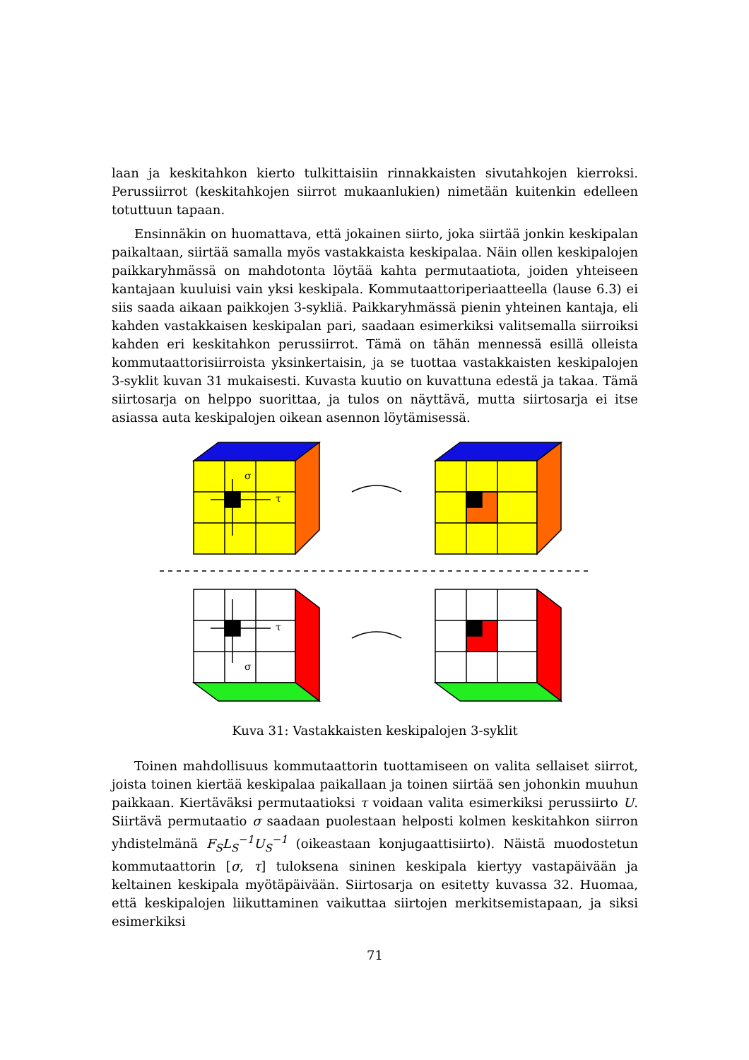laan ja keskitahkon kierto tulkittaisiin rinnakkaisten sivutahkojen kierroksi. Perussiirrot (keskitahkojen siirrot mukaanlukien) nimetään kuitenkin edelleen totuttuun tapaan.
Ensinnäkin on huomattava, että jokainen siirto, joka siirtää jonkin keskipalan paikaltaan, siirtää samalla myös vastakkaista keskipalaa. Näin ollen keskipalojen paikkaryhmässä on mahdotonta löytää kahta permutaatiota, joiden yhteiseen kantajaan kuuluisi vain yksi keskipala. Kommutaattoriperiaatteella (lause 6.3) ei siis saada aikaan paikkojen 3-sykliä. Paikkaryhmässä pienin yhteinen kantaja, eli kahden vastakkaisen keskipalan pari, saadaan esimerkiksi valitsemalla siirroiksi kahden eri keskitahkon perussiirrot. Tämä on tähän mennessä esillä olleista kommutaattorisiirroista yksinkertaisin, ja se tuottaa vastakkaisten keskipalojen 3-syklit kuvan 31 mukaisesti. Kuvasta kuutio on kuvattuna edestä ja takaa. Tämä siirtosarja on helppo suorittaa, ja tulos on näyttävä, mutta siirtosarja ei itse asiassa auta keskipalojen oikean asennon löytämisessä.
σ
τ
τ
σ
Kuva 31: Vastakkaisten keskipalojen 3-syklit
Toinen mahdollisuus kommutaattorin tuottamiseen on valita sellaiset siirrot, joista toinen kiertää keskipalaa paikallaan ja toinen siirtää sen johonkin muuhun paikkaan. Kiertäväksi permutaatioksi τ voidaan valita esimerkiksi perussiirto U. Siirtävä permutaatio σ saadaan puolestaan helposti kolmen keskitahkon siirron yhdistelmänä F<sub>S</sub>L<sub>S</sub><sup>−1</sup>U<sub>S</sub><sup>−1</sup> (oikeastaan konjugaattisiirto). Näistä muodostetun kommutaattorin [σ, τ] tuloksena sininen keskipala kiertyy vastapäivään ja keltainen keskipala myötäpäivään. Siirtosarja on esitetty kuvassa 32. Huomaa, että keskipalojen liikuttaminen vaikuttaa siirtojen merkitsemistapaan, ja siksi esimerkiksi
71